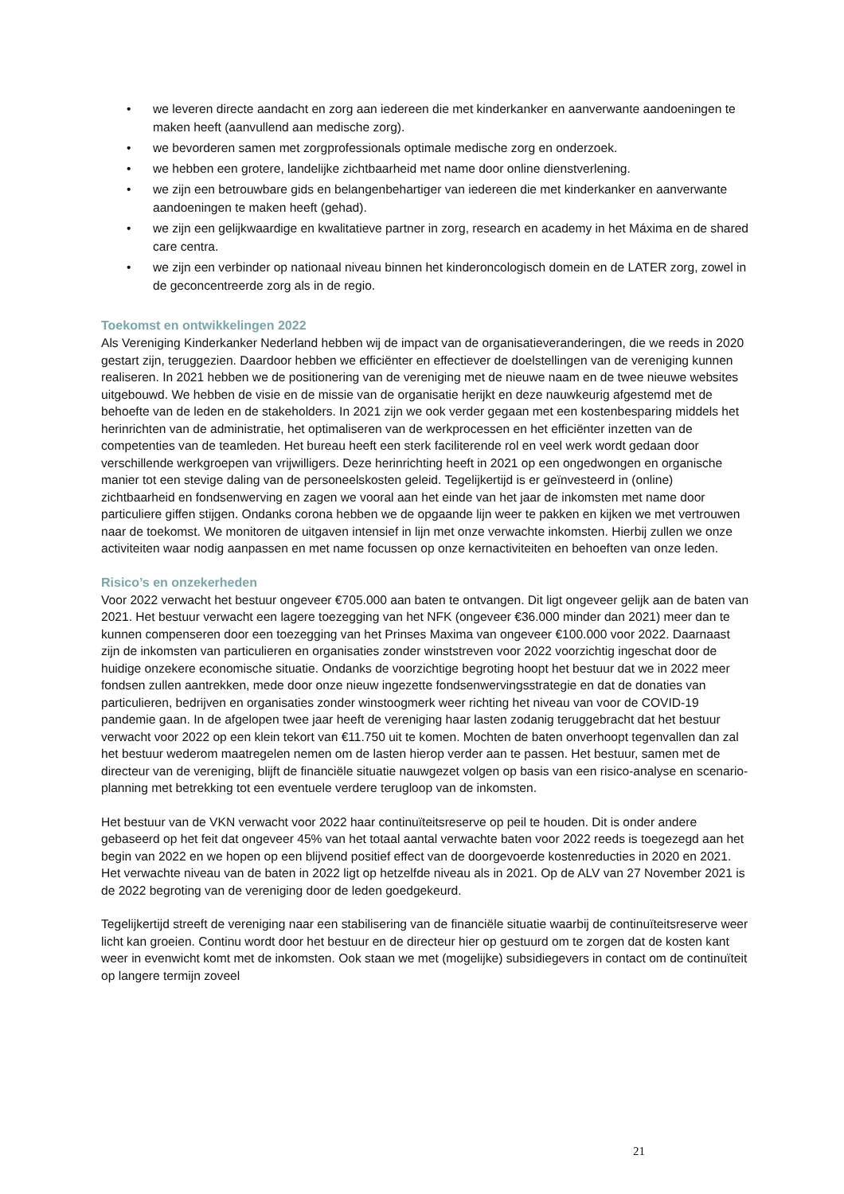• we leveren directe aandacht en zorg aan iedereen die met kinderkanker en aanverwante aandoeningen te maken heeft (aanvullend aan medische zorg).
• we bevorderen samen met zorgprofessionals optimale medische zorg en onderzoek.
• we hebben een grotere, landelijke zichtbaarheid met name door online dienstverlening.
• we zijn een betrouwbare gids en belangenbehartiger van iedereen die met kinderkanker en aanverwante aandoeningen te maken heeft (gehad).
• we zijn een gelijkwaardige en kwalitatieve partner in zorg, research en academy in het Máxima en de shared care centra.
• we zijn een verbinder op nationaal niveau binnen het kinderoncologisch domein en de LATER zorg, zowel in de geconcentreerde zorg als in de regio.
Toekomst en ontwikkelingen 2022
Als Vereniging Kinderkanker Nederland hebben wij de impact van de organisatieveranderingen, die we reeds in 2020 gestart zijn, teruggezien. Daardoor hebben we efficiënter en effectiever de doelstellingen van de vereniging kunnen realiseren. In 2021 hebben we de positionering van de vereniging met de nieuwe naam en de twee nieuwe websites uitgebouwd. We hebben de visie en de missie van de organisatie herijkt en deze nauwkeurig afgestemd met de behoefte van de leden en de stakeholders. In 2021 zijn we ook verder gegaan met een kostenbesparing middels het herinrichten van de administratie, het optimaliseren van de werkprocessen en het efficiënter inzetten van de competenties van de teamleden. Het bureau heeft een sterk faciliterende rol en veel werk wordt gedaan door verschillende werkgroepen van vrijwilligers. Deze herinrichting heeft in 2021 op een ongedwongen en organische manier tot een stevige daling van de personeelskosten geleid. Tegelijkertijd is er geïnvesteerd in (online) zichtbaarheid en fondsenwerving en zagen we vooral aan het einde van het jaar de inkomsten met name door particuliere giffen stijgen. Ondanks corona hebben we de opgaande lijn weer te pakken en kijken we met vertrouwen naar de toekomst. We monitoren de uitgaven intensief in lijn met onze verwachte inkomsten. Hierbij zullen we onze activiteiten waar nodig aanpassen en met name focussen op onze kernactiviteiten en behoeften van onze leden.
Risico’s en onzekerheden
Voor 2022 verwacht het bestuur ongeveer €705.000 aan baten te ontvangen. Dit ligt ongeveer gelijk aan de baten van 2021. Het bestuur verwacht een lagere toezegging van het NFK (ongeveer €36.000 minder dan 2021) meer dan te kunnen compenseren door een toezegging van het Prinses Maxima van ongeveer €100.000 voor 2022. Daarnaast zijn de inkomsten van particulieren en organisaties zonder winststreven voor 2022 voorzichtig ingeschat door de huidige onzekere economische situatie. Ondanks de voorzichtige begroting hoopt het bestuur dat we in 2022 meer fondsen zullen aantrekken, mede door onze nieuw ingezette fondsenwervingsstrategie en dat de donaties van particulieren, bedrijven en organisaties zonder winstoogmerk weer richting het niveau van voor de COVID-19 pandemie gaan. In de afgelopen twee jaar heeft de vereniging haar lasten zodanig teruggebracht dat het bestuur verwacht voor 2022 op een klein tekort van €11.750 uit te komen. Mochten de baten onverhoopt tegenvallen dan zal het bestuur wederom maatregelen nemen om de lasten hierop verder aan te passen. Het bestuur, samen met de directeur van de vereniging, blijft de financiële situatie nauwgezet volgen op basis van een risico-analyse en scenario-planning met betrekking tot een eventuele verdere terugloop van de inkomsten.
Het bestuur van de VKN verwacht voor 2022 haar continuïteitsreserve op peil te houden. Dit is onder andere gebaseerd op het feit dat ongeveer 45% van het totaal aantal verwachte baten voor 2022 reeds is toegezegd aan het begin van 2022 en we hopen op een blijvend positief effect van de doorgevoerde kostenreducties in 2020 en 2021. Het verwachte niveau van de baten in 2022 ligt op hetzelfde niveau als in 2021. Op de ALV van 27 November 2021 is de 2022 begroting van de vereniging door de leden goedgekeurd.
Tegelijkertijd streeft de vereniging naar een stabilisering van de financiële situatie waarbij de continuïteitsreserve weer licht kan groeien. Continu wordt door het bestuur en de directeur hier op gestuurd om te zorgen dat de kosten kant weer in evenwicht komt met de inkomsten. Ook staan we met (mogelijke) subsidiegevers in contact om de continuïteit op langere termijn zoveel
21